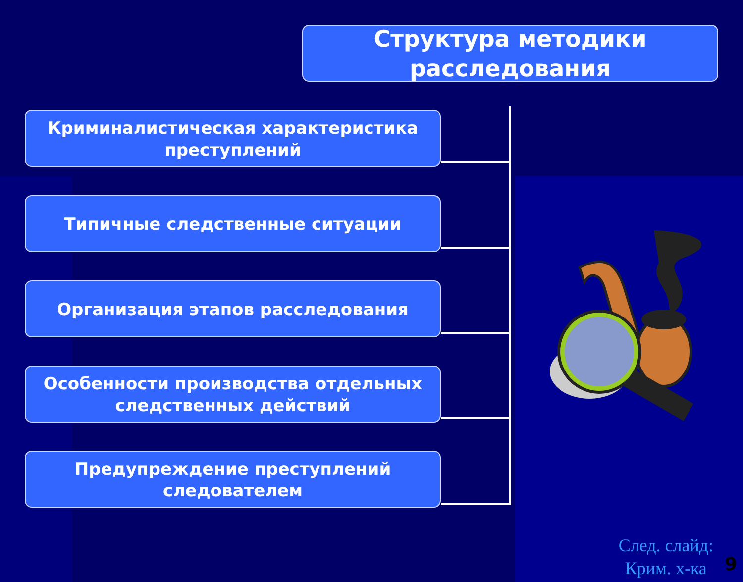Структура методики
расследования
Криминалистическая характеристика
преступлений
Типичные следственные ситуации
Организация этапов расследования
Особенности производства отдельных
следственных действий
Предупреждение преступлений
следователем
След. слайд:
Крим. х-ка
9